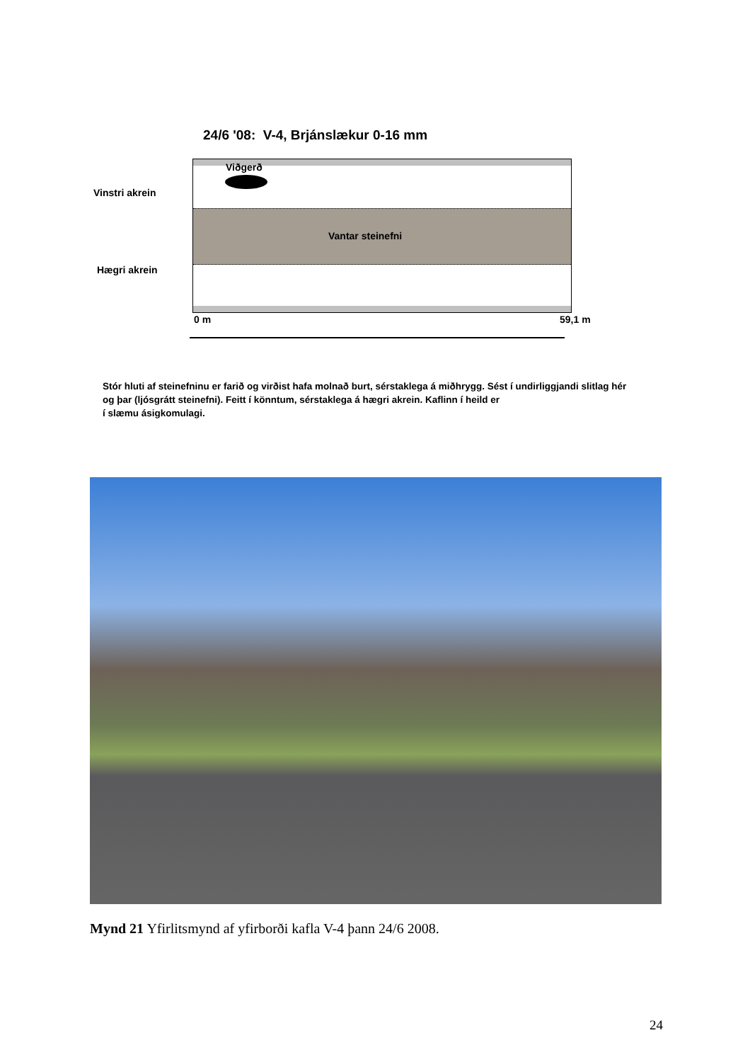24/6 '08: V-4, Brjánslækur 0-16 mm
Viðgerð
Vinstri akrein
Vantar steinefni
Hægri akrein
0 m 59,1 m
Stór hluti af steinefninu er farið og virðist hafa molnað burt, sérstaklega á miðhrygg. Sést í undirliggjandi slitlag hér og þar (ljósgrátt steinefni). Feitt í könntum, sérstaklega á hægri akrein. Kaflinn í heild er
í slæmu ásigkomulagi.
Mynd 21 Yfirlitsmynd af yfirborði kafla V-4 þann 24/6 2008.
24